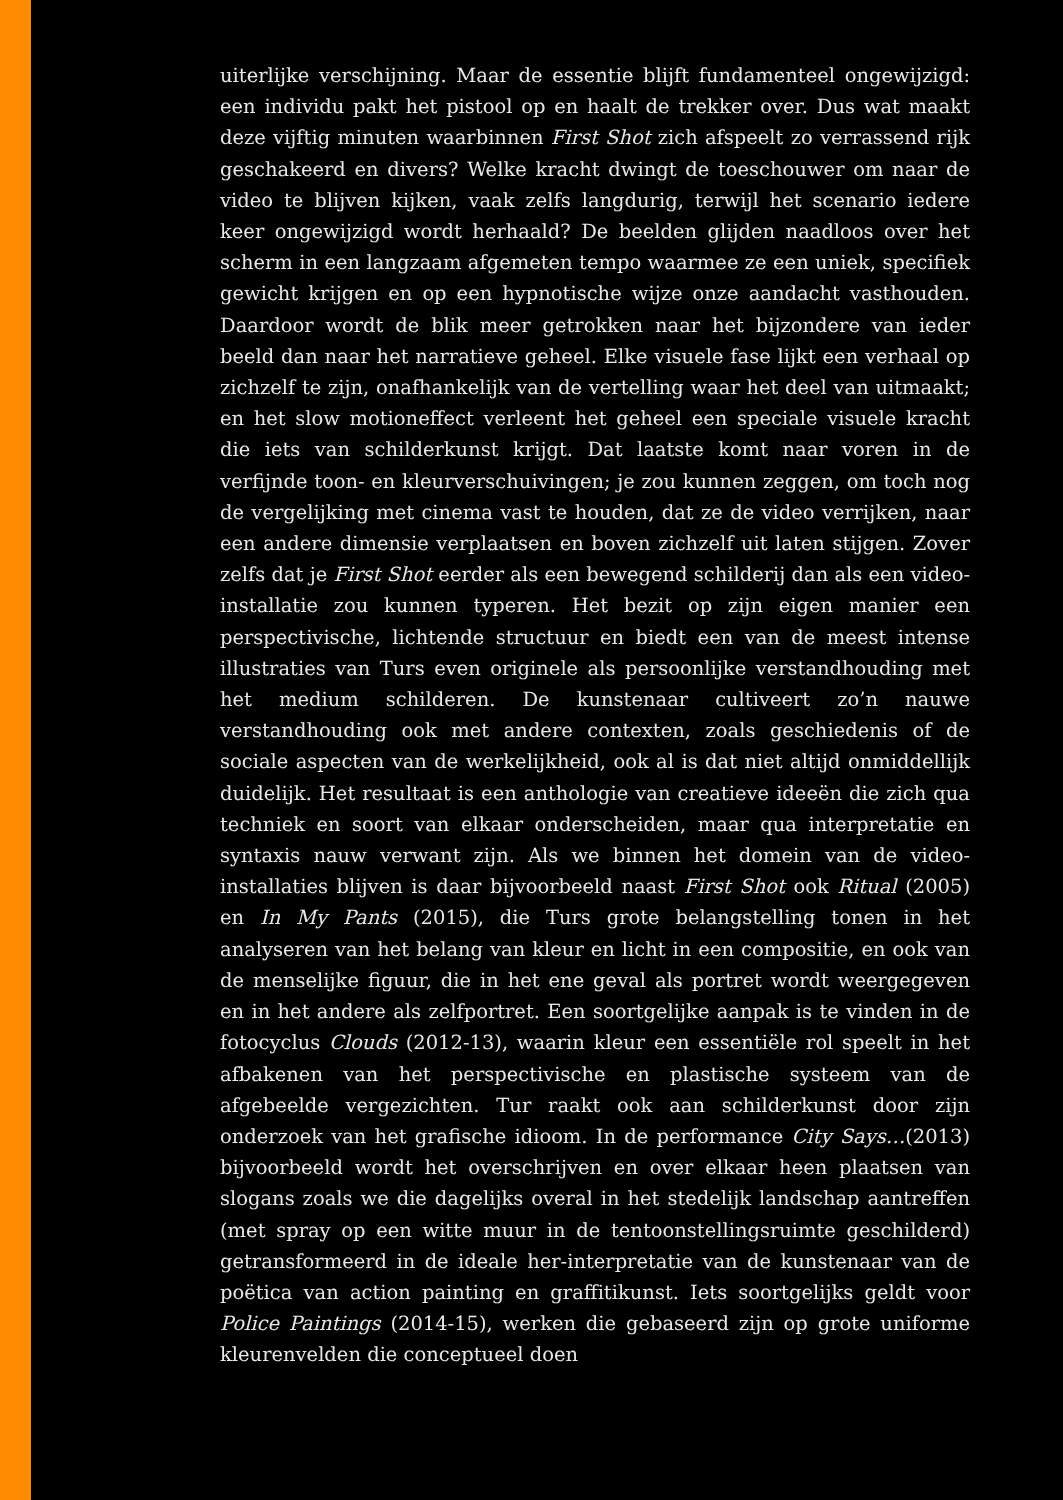uiterlijke verschijning. Maar de essentie blijft fundamenteel ongewijzigd: een individu pakt het pistool op en haalt de trekker over. Dus wat maakt deze vijftig minuten waarbinnen First Shot zich afspeelt zo verrassend rijk geschakeerd en divers? Welke kracht dwingt de toeschouwer om naar de video te blijven kijken, vaak zelfs langdurig, terwijl het scenario iedere keer ongewijzigd wordt herhaald? De beelden glijden naadloos over het scherm in een langzaam afgemeten tempo waarmee ze een uniek, specifiek gewicht krijgen en op een hypnotische wijze onze aandacht vasthouden. Daardoor wordt de blik meer getrokken naar het bijzondere van ieder beeld dan naar het narratieve geheel. Elke visuele fase lijkt een verhaal op zichzelf te zijn, onafhankelijk van de vertelling waar het deel van uitmaakt; en het slow motioneffect verleent het geheel een speciale visuele kracht die iets van schilderkunst krijgt. Dat laatste komt naar voren in de verfijnde toon- en kleurverschuivingen; je zou kunnen zeggen, om toch nog de vergelijking met cinema vast te houden, dat ze de video verrijken, naar een andere dimensie verplaatsen en boven zichzelf uit laten stijgen. Zover zelfs dat je First Shot eerder als een bewegend schilderij dan als een video-installatie zou kunnen typeren. Het bezit op zijn eigen manier een perspectivische, lichtende structuur en biedt een van de meest intense illustraties van Turs even originele als persoonlijke verstandhouding met het medium schilderen. De kunstenaar cultiveert zo’n nauwe verstandhouding ook met andere contexten, zoals geschiedenis of de sociale aspecten van de werkelijkheid, ook al is dat niet altijd onmiddellijk duidelijk. Het resultaat is een anthologie van creatieve ideeën die zich qua techniek en soort van elkaar onderscheiden, maar qua interpretatie en syntaxis nauw verwant zijn. Als we binnen het domein van de video-installaties blijven is daar bijvoorbeeld naast First Shot ook Ritual (2005) en In My Pants (2015), die Turs grote belangstelling tonen in het analyseren van het belang van kleur en licht in een compositie, en ook van de menselijke figuur, die in het ene geval als portret wordt weergegeven en in het andere als zelfportret. Een soortgelijke aanpak is te vinden in de fotocyclus Clouds (2012-13), waarin kleur een essentiële rol speelt in het afbakenen van het perspectivische en plastische systeem van de afgebeelde vergezichten. Tur raakt ook aan schilderkunst door zijn onderzoek van het grafische idioom. In de performance City Says…(2013) bijvoorbeeld wordt het overschrijven en over elkaar heen plaatsen van slogans zoals we die dagelijks overal in het stedelijk landschap aantreffen (met spray op een witte muur in de tentoonstellingsruimte geschilderd) getransformeerd in de ideale her-interpretatie van de kunstenaar van de poëtica van action painting en graffitikunst. Iets soortgelijks geldt voor Police Paintings (2014-15), werken die gebaseerd zijn op grote uniforme kleurenvelden die conceptueel doen